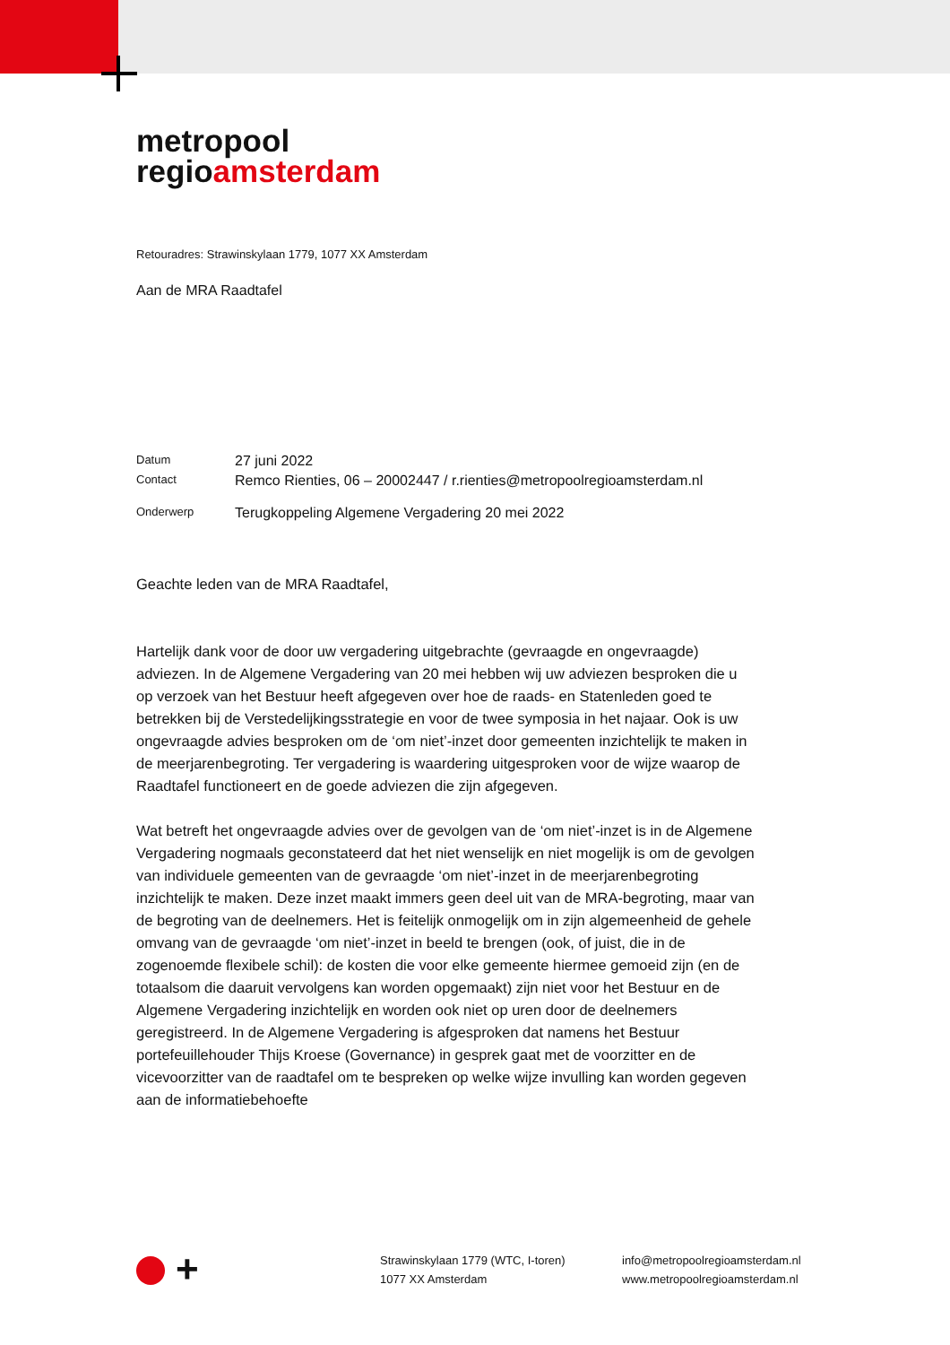metropool
regioamsterdam
Retouradres: Strawinskylaan 1779, 1077 XX Amsterdam
Aan de MRA Raadtafel
| Datum | 27 juni 2022 |
| Contact | Remco Rienties, 06 – 20002447 / r.rienties@metropoolregioamsterdam.nl |
| Onderwerp | Terugkoppeling Algemene Vergadering 20 mei 2022 |
Geachte leden van de MRA Raadtafel,
Hartelijk dank voor de door uw vergadering uitgebrachte (gevraagde en ongevraagde) adviezen. In de Algemene Vergadering van 20 mei hebben wij uw adviezen besproken die u op verzoek van het Bestuur heeft afgegeven over hoe de raads- en Statenleden goed te betrekken bij de Verstedelijkingsstrategie en voor de twee symposia in het najaar. Ook is uw ongevraagde advies besproken om de ‘om niet’-inzet door gemeenten inzichtelijk te maken in de meerjarenbegroting. Ter vergadering is waardering uitgesproken voor de wijze waarop de Raadtafel functioneert en de goede adviezen die zijn afgegeven.
Wat betreft het ongevraagde advies over de gevolgen van de ‘om niet’-inzet is in de Algemene Vergadering nogmaals geconstateerd dat het niet wenselijk en niet mogelijk is om de gevolgen van individuele gemeenten van de gevraagde ‘om niet’-inzet in de meerjarenbegroting inzichtelijk te maken. Deze inzet maakt immers geen deel uit van de MRA-begroting, maar van de begroting van de deelnemers. Het is feitelijk onmogelijk om in zijn algemeenheid de gehele omvang van de gevraagde ‘om niet’-inzet in beeld te brengen (ook, of juist, die in de zogenoemde flexibele schil): de kosten die voor elke gemeente hiermee gemoeid zijn (en de totaalsom die daaruit vervolgens kan worden opgemaakt) zijn niet voor het Bestuur en de Algemene Vergadering inzichtelijk en worden ook niet op uren door de deelnemers geregistreerd. In de Algemene Vergadering is afgesproken dat namens het Bestuur portefeuillehouder Thijs Kroese (Governance) in gesprek gaat met de voorzitter en de vicevoorzitter van de raadtafel om te bespreken op welke wijze invulling kan worden gegeven aan de informatiebehoefte
+
Strawinskylaan 1779 (WTC, I-toren)
1077 XX Amsterdam
info@metropoolregioamsterdam.nl
www.metropoolregioamsterdam.nl